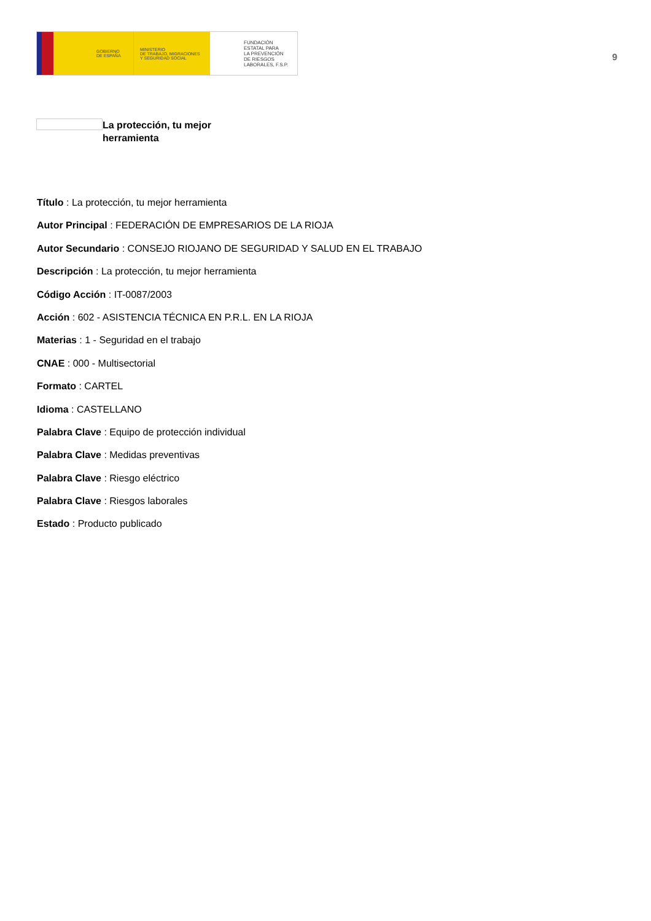GOBIERNO
DE ESPAÑA
MINISTERIO
DE TRABAJO, MIGRACIONES
Y SEGURIDAD SOCIAL
FUNDACIÓN
ESTATAL PARA
LA PREVENCIÓN
DE RIESGOS
LABORALES, F.S.P.
9
La protección, tu mejor herramienta
Título : La protección, tu mejor herramienta
Autor Principal : FEDERACIÓN DE EMPRESARIOS DE LA RIOJA
Autor Secundario : CONSEJO RIOJANO DE SEGURIDAD Y SALUD EN EL TRABAJO
Descripción : La protección, tu mejor herramienta
Código Acción : IT-0087/2003
Acción : 602 - ASISTENCIA TÉCNICA EN P.R.L. EN LA RIOJA
Materias : 1 - Seguridad en el trabajo
CNAE : 000 - Multisectorial
Formato : CARTEL
Idioma : CASTELLANO
Palabra Clave : Equipo de protección individual
Palabra Clave : Medidas preventivas
Palabra Clave : Riesgo eléctrico
Palabra Clave : Riesgos laborales
Estado : Producto publicado